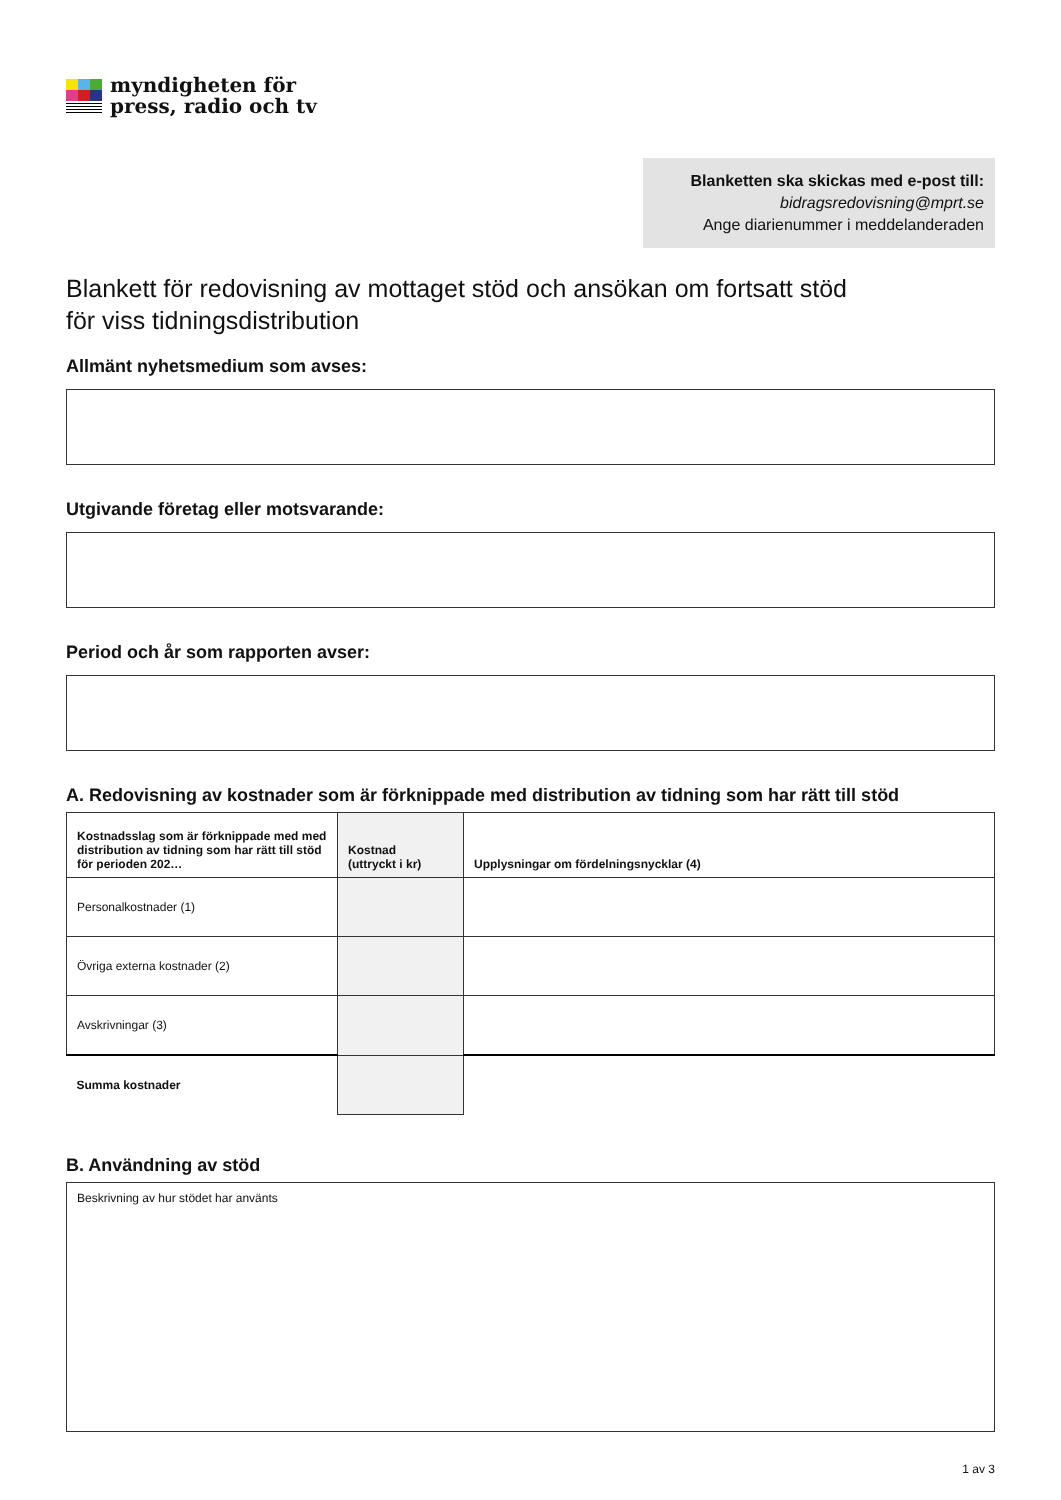myndigheten för
press, radio och tv
Blanketten ska skickas med e-post till:
bidragsredovisning@mprt.se
Ange diarienummer i meddelanderaden
Blankett för redovisning av mottaget stöd och ansökan om fortsatt stöd
för viss tidningsdistribution
Allmänt nyhetsmedium som avses:
Utgivande företag eller motsvarande:
Period och år som rapporten avser:
A. Redovisning av kostnader som är förknippade med distribution av tidning som har rätt till stöd
| Kostnadsslag som är förknippade med med distribution av tidning som har rätt till stöd för perioden 202… | Kostnad (uttryckt i kr) | Upplysningar om fördelningsnycklar (4) |
| --- | --- | --- |
| Personalkostnader (1) | | |
| Övriga externa kostnader (2) | | |
| Avskrivningar (3) | | |
| Summa kostnader | | |
B. Användning av stöd
Beskrivning av hur stödet har använts
1 av 3